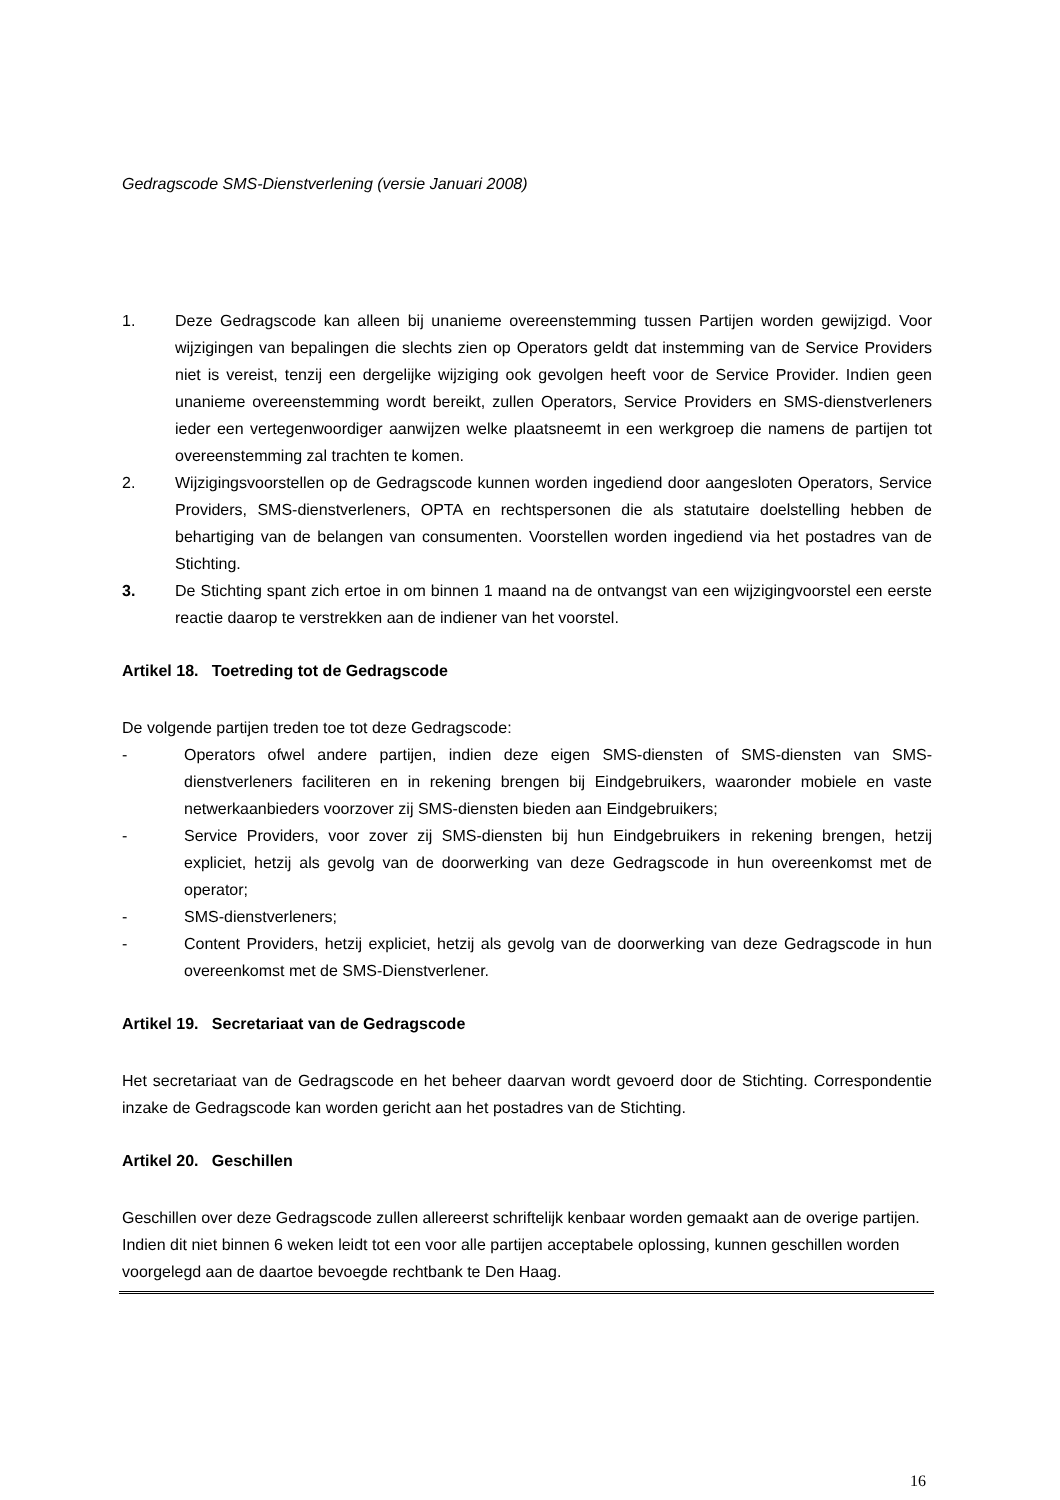Gedragscode SMS-Dienstverlening (versie Januari 2008)
1. Deze Gedragscode kan alleen bij unanieme overeenstemming tussen Partijen worden gewijzigd. Voor wijzigingen van bepalingen die slechts zien op Operators geldt dat instemming van de Service Providers niet is vereist, tenzij een dergelijke wijziging ook gevolgen heeft voor de Service Provider. Indien geen unanieme overeenstemming wordt bereikt, zullen Operators, Service Providers en SMS-dienstverleners ieder een vertegenwoordiger aanwijzen welke plaatsneemt in een werkgroep die namens de partijen tot overeenstemming zal trachten te komen.
2. Wijzigingsvoorstellen op de Gedragscode kunnen worden ingediend door aangesloten Operators, Service Providers, SMS-dienstverleners, OPTA en rechtspersonen die als statutaire doelstelling hebben de behartiging van de belangen van consumenten. Voorstellen worden ingediend via het postadres van de Stichting.
3. De Stichting spant zich ertoe in om binnen 1 maand na de ontvangst van een wijzigingvoorstel een eerste reactie daarop te verstrekken aan de indiener van het voorstel.
Artikel 18. Toetreding tot de Gedragscode
De volgende partijen treden toe tot deze Gedragscode:
- Operators ofwel andere partijen, indien deze eigen SMS-diensten of SMS-diensten van SMS-dienstverleners faciliteren en in rekening brengen bij Eindgebruikers, waaronder mobiele en vaste netwerkaanbieders voorzover zij SMS-diensten bieden aan Eindgebruikers;
- Service Providers, voor zover zij SMS-diensten bij hun Eindgebruikers in rekening brengen, hetzij expliciet, hetzij als gevolg van de doorwerking van deze Gedragscode in hun overeenkomst met de operator;
- SMS-dienstverleners;
- Content Providers, hetzij expliciet, hetzij als gevolg van de doorwerking van deze Gedragscode in hun overeenkomst met de SMS-Dienstverlener.
Artikel 19. Secretariaat van de Gedragscode
Het secretariaat van de Gedragscode en het beheer daarvan wordt gevoerd door de Stichting. Correspondentie inzake de Gedragscode kan worden gericht aan het postadres van de Stichting.
Artikel 20. Geschillen
Geschillen over deze Gedragscode zullen allereerst schriftelijk kenbaar worden gemaakt aan de overige partijen. Indien dit niet binnen 6 weken leidt tot een voor alle partijen acceptabele oplossing, kunnen geschillen worden voorgelegd aan de daartoe bevoegde rechtbank te Den Haag.
16